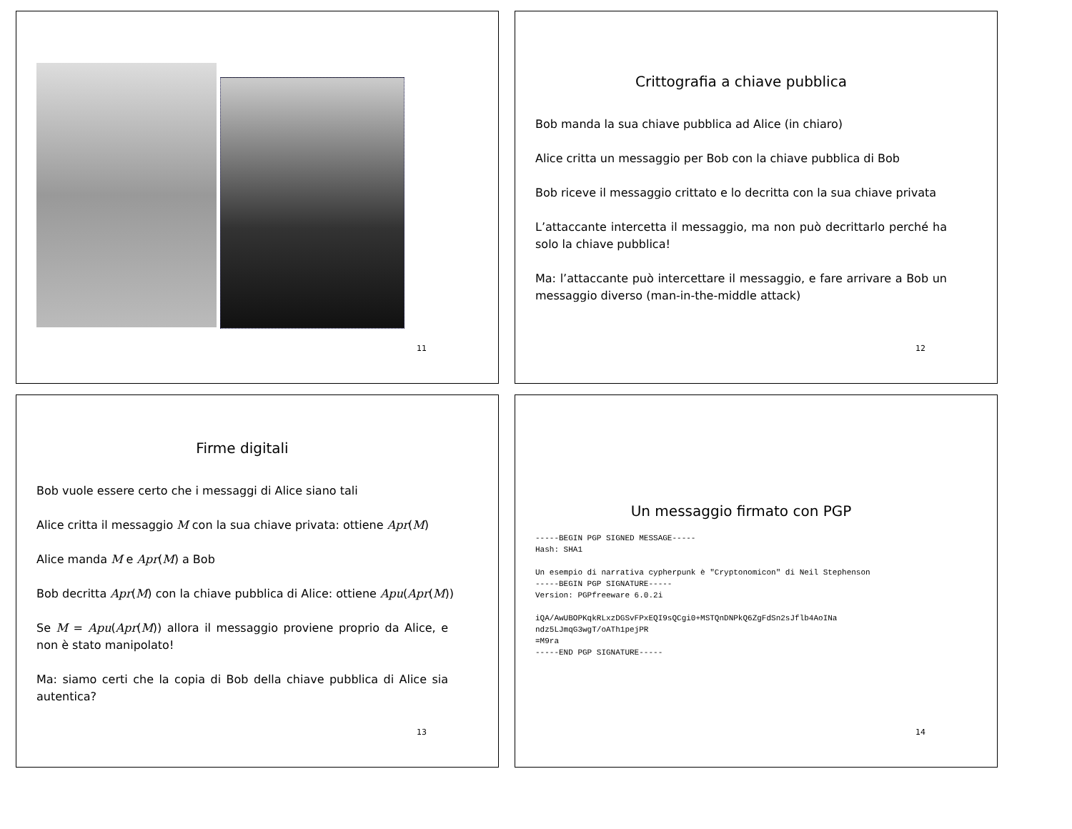11
Crittografia a chiave pubblica
Bob manda la sua chiave pubblica ad Alice (in chiaro)
Alice critta un messaggio per Bob con la chiave pubblica di Bob
Bob riceve il messaggio crittato e lo decritta con la sua chiave privata
L’attaccante intercetta il messaggio, ma non può decrittarlo perché ha solo la chiave pubblica!
Ma: l’attaccante può intercettare il messaggio, e fare arrivare a Bob un messaggio diverso (man-in-the-middle attack)
12
Firme digitali
Bob vuole essere certo che i messaggi di Alice siano tali
Alice critta il messaggio M con la sua chiave privata: ottiene Apr(M)
Alice manda M e Apr(M) a Bob
Bob decritta Apr(M) con la chiave pubblica di Alice: ottiene Apu(Apr(M))
Se M = Apu(Apr(M)) allora il messaggio proviene proprio da Alice, e non è stato manipolato!
Ma: siamo certi che la copia di Bob della chiave pubblica di Alice sia autentica?
13
Un messaggio firmato con PGP
-----BEGIN PGP SIGNED MESSAGE-----
Hash: SHA1

Un esempio di narrativa cypherpunk è "Cryptonomicon" di Neil Stephenson
-----BEGIN PGP SIGNATURE-----
Version: PGPfreeware 6.0.2i

iQA/AwUBOPKqkRLxzDGSvFPxEQI9sQCgi0+MSTQnDNPkQ6ZgFdSn2sJflb4AoINa
ndz5LJmqG3wgT/oATh1pejPR
=M9ra
-----END PGP SIGNATURE-----
14